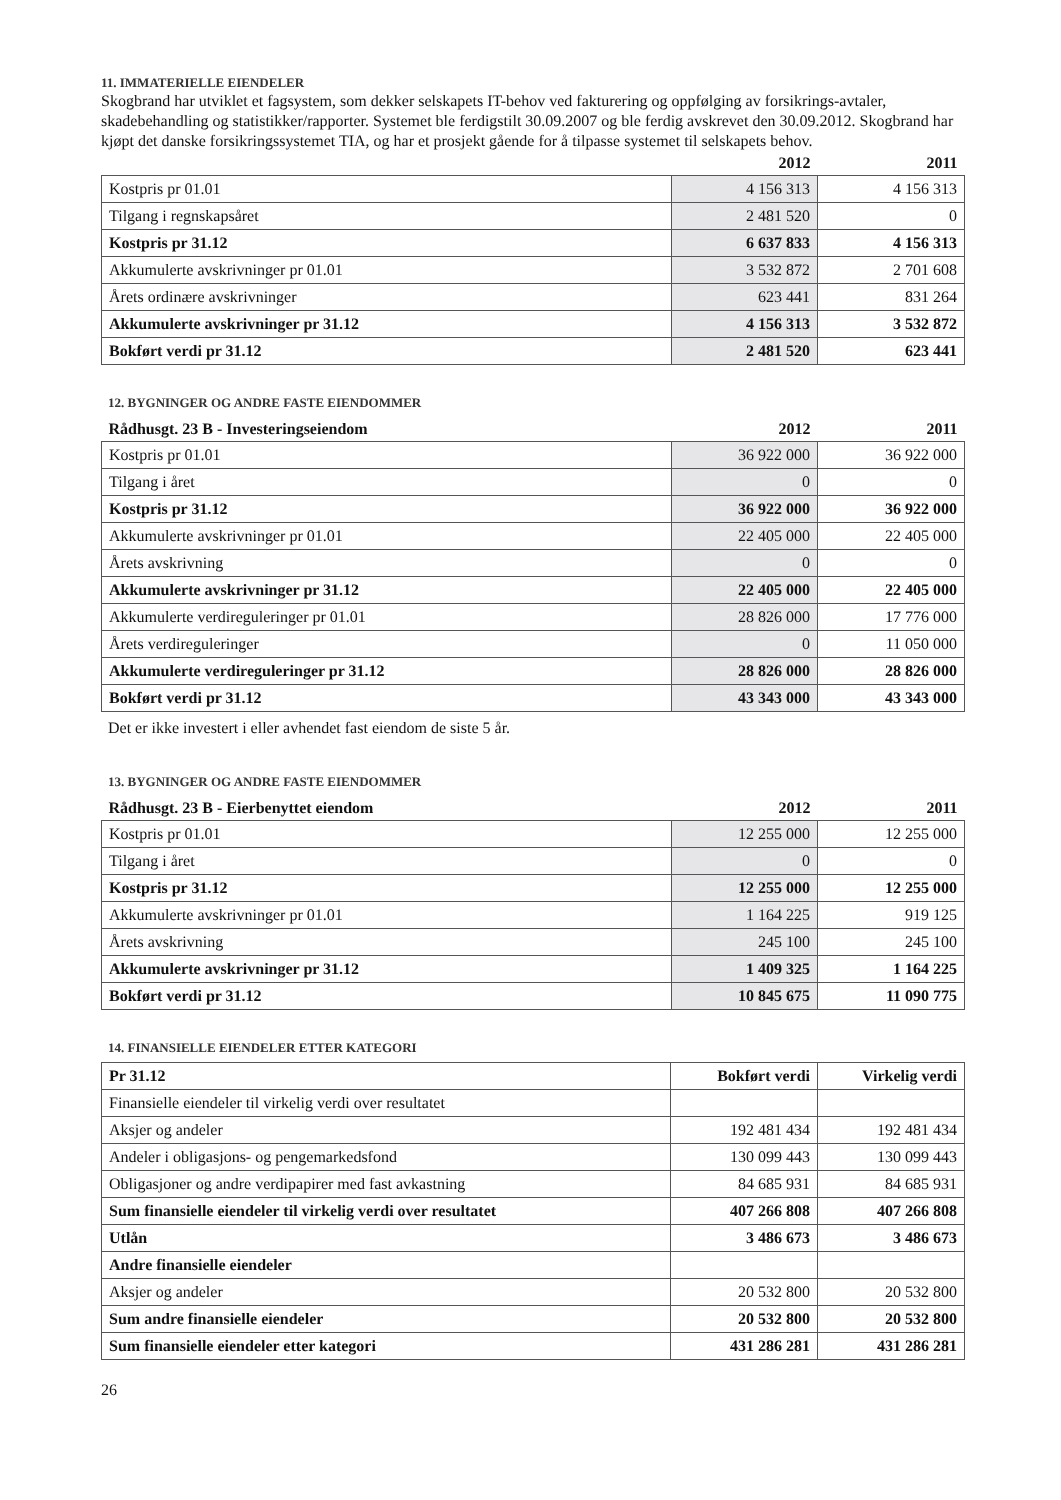11. IMMATERIELLE EIENDELER
Skogbrand har utviklet et fagsystem, som dekker selskapets IT-behov ved fakturering og oppfølging av forsikrings-avtaler, skadebehandling og statistikker/rapporter. Systemet ble ferdigstilt 30.09.2007 og ble ferdig avskrevet den 30.09.2012. Skogbrand har kjøpt det danske forsikringssystemet TIA, og har et prosjekt gående for å tilpasse systemet til selskapets behov.
| | 2012 | 2011 |
| Kostpris pr 01.01 | 4 156 313 | 4 156 313 |
| Tilgang i regnskapsåret | 2 481 520 | 0 |
| Kostpris pr 31.12 | 6 637 833 | 4 156 313 |
| Akkumulerte avskrivninger pr 01.01 | 3 532 872 | 2 701 608 |
| Årets ordinære avskrivninger | 623 441 | 831 264 |
| Akkumulerte avskrivninger pr 31.12 | 4 156 313 | 3 532 872 |
| Bokført verdi pr 31.12 | 2 481 520 | 623 441 |
12. BYGNINGER OG ANDRE FASTE EIENDOMMER
| Rådhusgt. 23 B - Investeringseiendom | 2012 | 2011 |
| Kostpris pr 01.01 | 36 922 000 | 36 922 000 |
| Tilgang i året | 0 | 0 |
| Kostpris pr 31.12 | 36 922 000 | 36 922 000 |
| Akkumulerte avskrivninger pr 01.01 | 22 405 000 | 22 405 000 |
| Årets avskrivning | 0 | 0 |
| Akkumulerte avskrivninger pr 31.12 | 22 405 000 | 22 405 000 |
| Akkumulerte verdireguleringer pr 01.01 | 28 826 000 | 17 776 000 |
| Årets verdireguleringer | 0 | 11 050 000 |
| Akkumulerte verdireguleringer pr 31.12 | 28 826 000 | 28 826 000 |
| Bokført verdi pr 31.12 | 43 343 000 | 43 343 000 |
Det er ikke investert i eller avhendet fast eiendom de siste 5 år.
13. BYGNINGER OG ANDRE FASTE EIENDOMMER
| Rådhusgt. 23 B - Eierbenyttet eiendom | 2012 | 2011 |
| Kostpris pr 01.01 | 12 255 000 | 12 255 000 |
| Tilgang i året | 0 | 0 |
| Kostpris pr 31.12 | 12 255 000 | 12 255 000 |
| Akkumulerte avskrivninger pr 01.01 | 1 164 225 | 919 125 |
| Årets avskrivning | 245 100 | 245 100 |
| Akkumulerte avskrivninger pr 31.12 | 1 409 325 | 1 164 225 |
| Bokført verdi pr 31.12 | 10 845 675 | 11 090 775 |
14. FINANSIELLE EIENDELER ETTER KATEGORI
| Pr 31.12 | Bokført verdi | Virkelig verdi |
| Finansielle eiendeler til virkelig verdi over resultatet | | |
| Aksjer og andeler | 192 481 434 | 192 481 434 |
| Andeler i obligasjons- og pengemarkedsfond | 130 099 443 | 130 099 443 |
| Obligasjoner og andre verdipapirer med fast avkastning | 84 685 931 | 84 685 931 |
| Sum finansielle eiendeler til virkelig verdi over resultatet | 407 266 808 | 407 266 808 |
| Utlån | 3 486 673 | 3 486 673 |
| Andre finansielle eiendeler | | |
| Aksjer og andeler | 20 532 800 | 20 532 800 |
| Sum andre finansielle eiendeler | 20 532 800 | 20 532 800 |
| Sum finansielle eiendeler etter kategori | 431 286 281 | 431 286 281 |
26